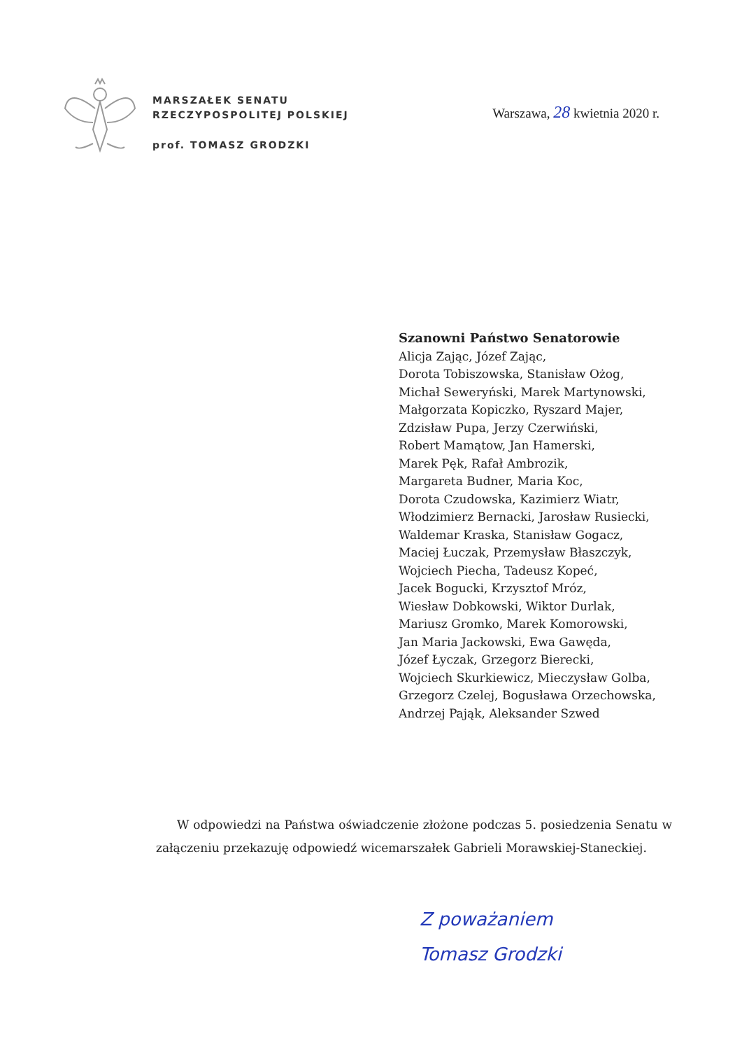MARSZAŁEK SENATU
RZECZYPOSPOLITEJ POLSKIEJ
prof. TOMASZ GRODZKI
Warszawa, 28 kwietnia 2020 r.
Szanowni Państwo Senatorowie
Alicja Zając, Józef Zając,
Dorota Tobiszowska, Stanisław Ożog,
Michał Seweryński, Marek Martynowski,
Małgorzata Kopiczko, Ryszard Majer,
Zdzisław Pupa, Jerzy Czerwiński,
Robert Mamątow, Jan Hamerski,
Marek Pęk, Rafał Ambrozik,
Margareta Budner, Maria Koc,
Dorota Czudowska, Kazimierz Wiatr,
Włodzimierz Bernacki, Jarosław Rusiecki,
Waldemar Kraska, Stanisław Gogacz,
Maciej Łuczak, Przemysław Błaszczyk,
Wojciech Piecha, Tadeusz Kopeć,
Jacek Bogucki, Krzysztof Mróz,
Wiesław Dobkowski, Wiktor Durlak,
Mariusz Gromko, Marek Komorowski,
Jan Maria Jackowski, Ewa Gawęda,
Józef Łyczak, Grzegorz Bierecki,
Wojciech Skurkiewicz, Mieczysław Golba,
Grzegorz Czelej, Bogusława Orzechowska,
Andrzej Pająk, Aleksander Szwed
W odpowiedzi na Państwa oświadczenie złożone podczas 5. posiedzenia Senatu w załączeniu przekazuję odpowiedź wicemarszałek Gabrieli Morawskiej-Staneckiej.
Z poważaniem
Tomasz Grodzki